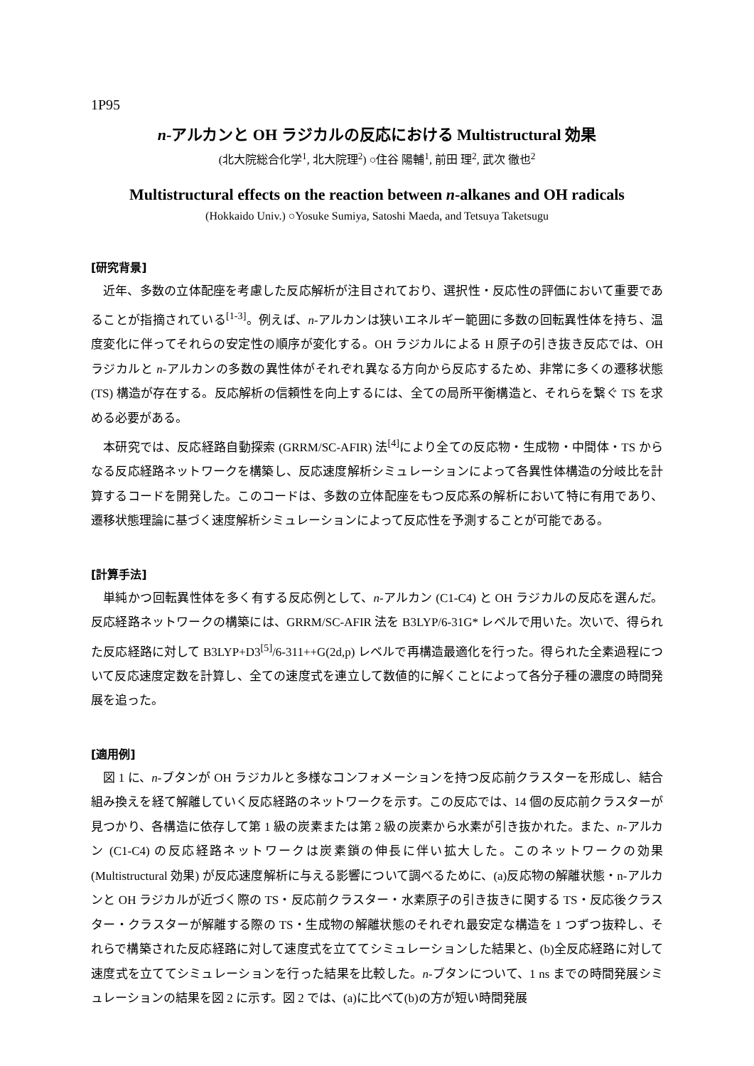1P95
n-アルカンと OH ラジカルの反応における Multistructural 効果
(北大院総合化学<sup>1</sup>, 北大院理<sup>2</sup>) ○住谷 陽輔<sup>1</sup>, 前田 理<sup>2</sup>, 武次 徹也<sup>2</sup>
Multistructural effects on the reaction between n-alkanes and OH radicals
(Hokkaido Univ.) ○Yosuke Sumiya, Satoshi Maeda, and Tetsuya Taketsugu
[研究背景]
近年、多数の立体配座を考慮した反応解析が注目されており、選択性・反応性の評価において重要であることが指摘されている<sup>[1-3]</sup>。例えば、n-アルカンは狭いエネルギー範囲に多数の回転異性体を持ち、温度変化に伴ってそれらの安定性の順序が変化する。OH ラジカルによる H 原子の引き抜き反応では、OH ラジカルと n-アルカンの多数の異性体がそれぞれ異なる方向から反応するため、非常に多くの遷移状態 (TS) 構造が存在する。反応解析の信頼性を向上するには、全ての局所平衡構造と、それらを繋ぐ TS を求める必要がある。
本研究では、反応経路自動探索 (GRRM/SC-AFIR) 法<sup>[4]</sup>により全ての反応物・生成物・中間体・TS からなる反応経路ネットワークを構築し、反応速度解析シミュレーションによって各異性体構造の分岐比を計算するコードを開発した。このコードは、多数の立体配座をもつ反応系の解析において特に有用であり、遷移状態理論に基づく速度解析シミュレーションによって反応性を予測することが可能である。
[計算手法]
単純かつ回転異性体を多く有する反応例として、n-アルカン (C1-C4) と OH ラジカルの反応を選んだ。反応経路ネットワークの構築には、GRRM/SC-AFIR 法を B3LYP/6-31G* レベルで用いた。次いで、得られた反応経路に対して B3LYP+D3<sup>[5]</sup>/6-311++G(2d,p) レベルで再構造最適化を行った。得られた全素過程について反応速度定数を計算し、全ての速度式を連立して数値的に解くことによって各分子種の濃度の時間発展を追った。
[適用例]
図 1 に、n-ブタンが OH ラジカルと多様なコンフォメーションを持つ反応前クラスターを形成し、結合組み換えを経て解離していく反応経路のネットワークを示す。この反応では、14 個の反応前クラスターが見つかり、各構造に依存して第 1 級の炭素または第 2 級の炭素から水素が引き抜かれた。また、n-アルカン (C1-C4) の反応経路ネットワークは炭素鎖の伸長に伴い拡大した。このネットワークの効果 (Multistructural 効果) が反応速度解析に与える影響について調べるために、(a)反応物の解離状態・n-アルカンと OH ラジカルが近づく際の TS・反応前クラスター・水素原子の引き抜きに関する TS・反応後クラスター・クラスターが解離する際の TS・生成物の解離状態のそれぞれ最安定な構造を 1 つずつ抜粋し、それらで構築された反応経路に対して速度式を立ててシミュレーションした結果と、(b)全反応経路に対して速度式を立ててシミュレーションを行った結果を比較した。n-ブタンについて、1 ns までの時間発展シミュレーションの結果を図 2 に示す。図 2 では、(a)に比べて(b)の方が短い時間発展